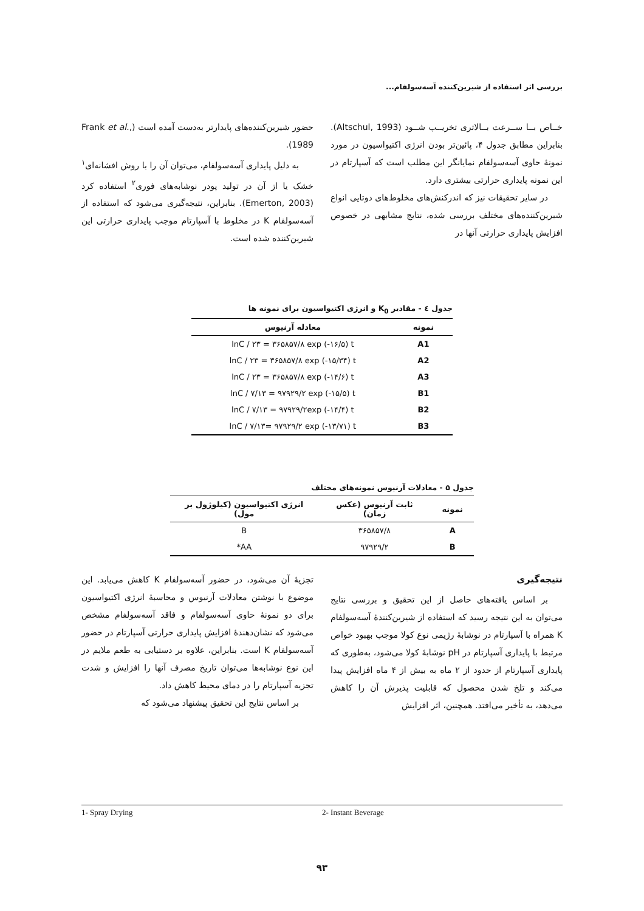بررسی اثر استفاده از شیرین‌کننده آسه‌سولفام...
خــاص بــا ســرعت بــالاتری تخریــب شــود (Altschul, 1993). بنابراین مطابق جدول ۴، پائین‌تر بودن انرژی اکتیواسیون در مورد نمونهٔ حاوی آسه‌سولفام نمایانگر این مطلب است که آسپارتام در این نمونه پایداری حرارتی بیشتری دارد.
در سایر تحقیقات نیز که اندرکنش‌های مخلوط‌های دوتایی انواع شیرین‌کننده‌های مختلف بررسی شده، نتایج مشابهی در خصوص افزایش پایداری حرارتی آنها در
حضور شیرین‌کننده‌های پایدارتر به‌دست آمده است (Frank et al., 1989).
به دلیل پایداری آسه‌سولفام، می‌توان آن را با روش افشانه‌ای<sup>۱</sup> خشک یا از آن در تولید پودر نوشابه‌های فوری<sup>۲</sup> استفاده کرد (Emerton, 2003). بنابراین، نتیجه‌گیری می‌شود که استفاده از آسه‌سولفام K در مخلوط با آسپارتام موجب پایداری حرارتی این شیرین‌کننده شده است.
جدول ٤ - مقادیر K<sub>0</sub> و انرژی اکتیواسیون برای نمونه ها
| نمونه | معادله آرنیوس |
| --- | --- |
| A1 | lnC / ۲۳ = ۳۶۵۸۵۷/۸ exp (-۱۶/۵) t |
| A2 | lnC / ۲۳ = ۳۶۵۸۵۷/۸ exp (-۱۵/۳۴) t |
| A3 | lnC / ۲۳ = ۳۶۵۸۵۷/۸ exp (-۱۴/۶) t |
| B1 | lnC / ۷/۱۳ = ۹۷۹۲۹/۲ exp (-۱۵/۵) t |
| B2 | lnC / ۷/۱۳ = ۹۷۹۲۹/۲exp (-۱۴/۴) t |
| B3 | lnC / ۷/۱۳= ۹۷۹۲۹/۲ exp (-۱۳/۷۱) t |
جدول ۵ - معادلات آرنیوس نمونه‌های مختلف
| نمونه | ثابت آرنیوس (عکس زمان) | انرژی اکتیواسیون (کیلوژول بر مول) |
| --- | --- | --- |
| A | ۳۶۵۸۵۷/۸ | B |
| B | ۹۷۹۲۹/۲ | AA* |
نتیجه‌گیری
بر اساس یافته‌های حاصل از این تحقیق و بررسی نتایج می‌توان به این نتیجه رسید که استفاده از شیرین‌کنندهٔ آسه‌سولفام K همراه با آسپارتام در نوشابهٔ رژیمی نوع کولا موجب بهبود خواص مرتبط با پایداری آسپارتام در pH نوشابهٔ کولا می‌شود، به‌طوری که پایداری آسپارتام از حدود از ۲ ماه به بیش از ۴ ماه افزایش پیدا می‌کند و تلخ شدن محصول که قابلیت پذیرش آن را کاهش می‌دهد، به تأخیر می‌افتد. همچنین، اثر افزایش
تجزیهٔ آن می‌شود، در حضور آسه‌سولفام K کاهش می‌یابد. این موضوع با نوشتن معادلات آرنیوس و محاسبهٔ انرژی اکتیواسیون برای دو نمونهٔ حاوی آسه‌سولفام و فاقد آسه‌سولفام مشخص می‌شود که نشان‌دهندهٔ افزایش پایداری حرارتی آسپارتام در حضور آسه‌سولفام K است. بنابراین، علاوه بر دستیابی به طعم ملایم در این نوع نوشابه‌ها می‌توان تاریخ مصرف آنها را افزایش و شدت تجزیه آسپارتام را در دمای محیط کاهش داد.
بر اساس نتایج این تحقیق پیشنهاد می‌شود که
1- Spray Drying 2- Instant Beverage
۹۳